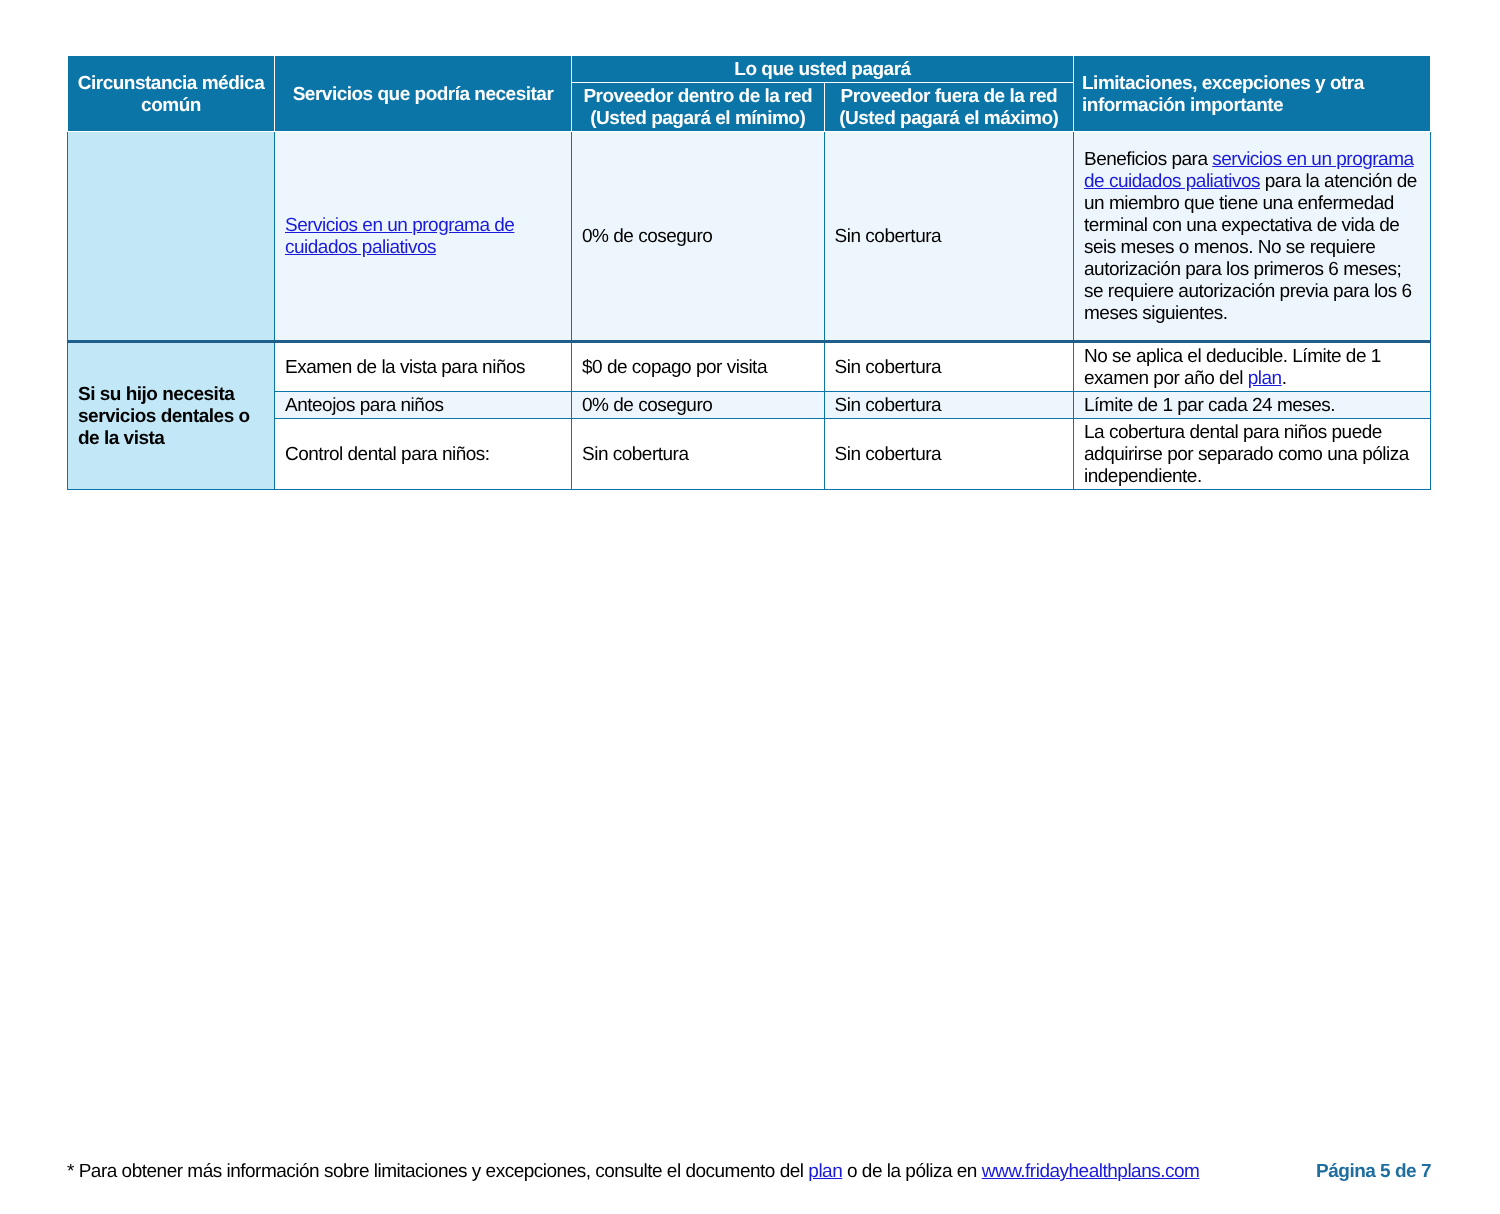| Circunstancia médica común | Servicios que podría necesitar | Lo que usted pagará | | Limitaciones, excepciones y otra información importante |
| --- | --- | --- | --- | --- |
| | | Proveedor dentro de la red (Usted pagará el mínimo) | Proveedor fuera de la red (Usted pagará el máximo) | |
| | Servicios en un programa de cuidados paliativos | 0% de coseguro | Sin cobertura | Beneficios para servicios en un programa de cuidados paliativos para la atención de un miembro que tiene una enfermedad terminal con una expectativa de vida de seis meses o menos. No se requiere autorización para los primeros 6 meses; se requiere autorización previa para los 6 meses siguientes. |
| Si su hijo necesita servicios dentales o de la vista | Examen de la vista para niños | $0 de copago por visita | Sin cobertura | No se aplica el deducible. Límite de 1 examen por año del plan . |
| | Anteojos para niños | 0% de coseguro | Sin cobertura | Límite de 1 par cada 24 meses. |
| | Control dental para niños: | Sin cobertura | Sin cobertura | La cobertura dental para niños puede adquirirse por separado como una póliza independiente. |
* Para obtener más información sobre limitaciones y excepciones, consulte el documento del plan o de la póliza en www.fridayhealthplans.com Página 5 de 7